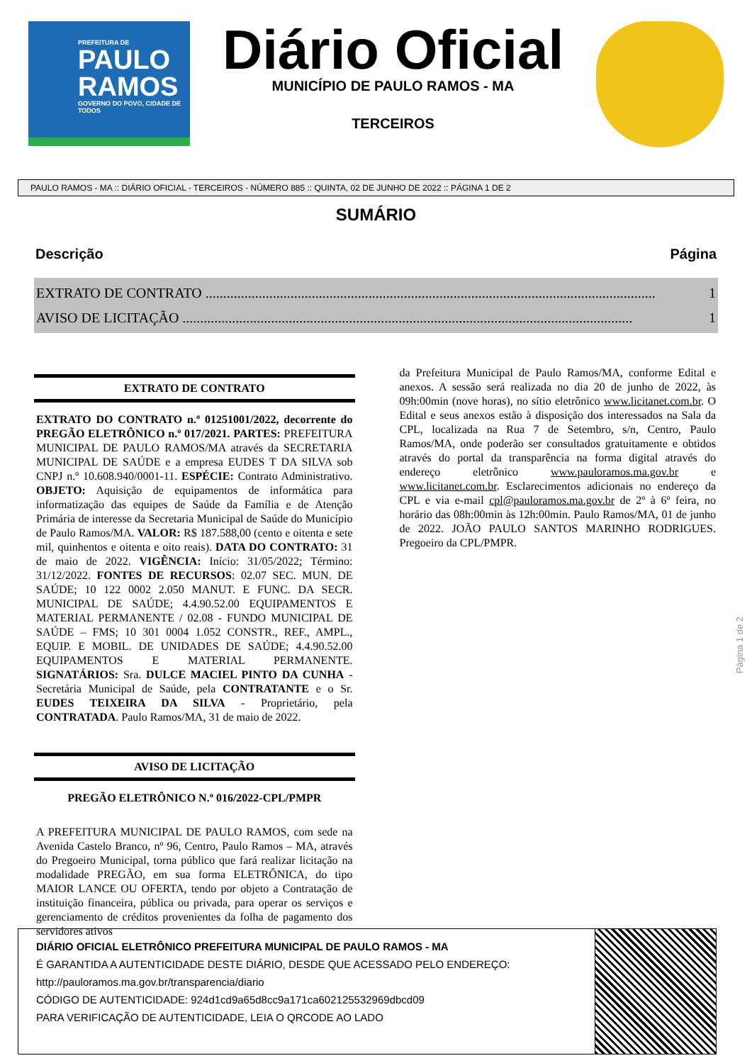PREFEITURA DE
PAULO RAMOS
GOVERNO DO POVO, CIDADE DE TODOS
Diário Oficial
MUNICÍPIO DE PAULO RAMOS - MA
TERCEIROS
PAULO RAMOS - MA :: DIÁRIO OFICIAL - TERCEIROS - NÚMERO 885 :: QUINTA, 02 DE JUNHO DE 2022 :: PÁGINA 1 DE 2
SUMÁRIO
Descrição Página
EXTRATO DE CONTRATO ............................................................................................................................... 1
AVISO DE LICITAÇÃO ............................................................................................................................... 1
EXTRATO DE CONTRATO
EXTRATO DO CONTRATO n.º 01251001/2022, decorrente do PREGÃO ELETRÔNICO n.º 017/2021. PARTES: PREFEITURA MUNICIPAL DE PAULO RAMOS/MA através da SECRETARIA MUNICIPAL DE SAÚDE e a empresa EUDES T DA SILVA sob CNPJ n.º 10.608.940/0001-11. ESPÉCIE: Contrato Administrativo. OBJETO: Aquisição de equipamentos de informática para informatização das equipes de Saúde da Família e de Atenção Primária de interesse da Secretaria Municipal de Saúde do Município de Paulo Ramos/MA. VALOR: R$ 187.588,00 (cento e oitenta e sete mil, quinhentos e oitenta e oito reais). DATA DO CONTRATO: 31 de maio de 2022. VIGÊNCIA: Início: 31/05/2022; Término: 31/12/2022. FONTES DE RECURSOS: 02.07 SEC. MUN. DE SAÚDE; 10 122 0002 2.050 MANUT. E FUNC. DA SECR. MUNICIPAL DE SAÚDE; 4.4.90.52.00 EQUIPAMENTOS E MATERIAL PERMANENTE / 02.08 - FUNDO MUNICIPAL DE SAÚDE – FMS; 10 301 0004 1.052 CONSTR., REF., AMPL., EQUIP. E MOBIL. DE UNIDADES DE SAÚDE; 4.4.90.52.00 EQUIPAMENTOS E MATERIAL PERMANENTE. SIGNATÁRIOS: Sra. DULCE MACIEL PINTO DA CUNHA - Secretária Municipal de Saúde, pela CONTRATANTE e o Sr. EUDES TEIXEIRA DA SILVA - Proprietário, pela CONTRATADA. Paulo Ramos/MA, 31 de maio de 2022.
AVISO DE LICITAÇÃO
PREGÃO ELETRÔNICO N.º 016/2022-CPL/PMPR
A PREFEITURA MUNICIPAL DE PAULO RAMOS, com sede na Avenida Castelo Branco, nº 96, Centro, Paulo Ramos – MA, através do Pregoeiro Municipal, torna público que fará realizar licitação na modalidade PREGÃO, em sua forma ELETRÔNICA, do tipo MAIOR LANCE OU OFERTA, tendo por objeto a Contratação de instituição financeira, pública ou privada, para operar os serviços e gerenciamento de créditos provenientes da folha de pagamento dos servidores ativos
da Prefeitura Municipal de Paulo Ramos/MA, conforme Edital e anexos. A sessão será realizada no dia 20 de junho de 2022, às 09h:00min (nove horas), no sítio eletrônico www.licitanet.com.br. O Edital e seus anexos estão à disposição dos interessados na Sala da CPL, localizada na Rua 7 de Setembro, s/n, Centro, Paulo Ramos/MA, onde poderão ser consultados gratuitamente e obtidos através do portal da transparência na forma digital através do endereço eletrônico www.pauloramos.ma.gov.br e www.licitanet.com.br. Esclarecimentos adicionais no endereço da CPL e via e-mail cpl@pauloramos.ma.gov.br de 2º à 6º feira, no horário das 08h:00min às 12h:00min. Paulo Ramos/MA, 01 de junho de 2022. JOÃO PAULO SANTOS MARINHO RODRIGUES. Pregoeiro da CPL/PMPR.
Página 1 de 2
DIÁRIO OFICIAL ELETRÔNICO PREFEITURA MUNICIPAL DE PAULO RAMOS - MA
É GARANTIDA A AUTENTICIDADE DESTE DIÁRIO, DESDE QUE ACESSADO PELO ENDEREÇO:
http://pauloramos.ma.gov.br/transparencia/diario
CÓDIGO DE AUTENTICIDADE: 924d1cd9a65d8cc9a171ca602125532969dbcd09
PARA VERIFICAÇÃO DE AUTENTICIDADE, LEIA O QRCODE AO LADO